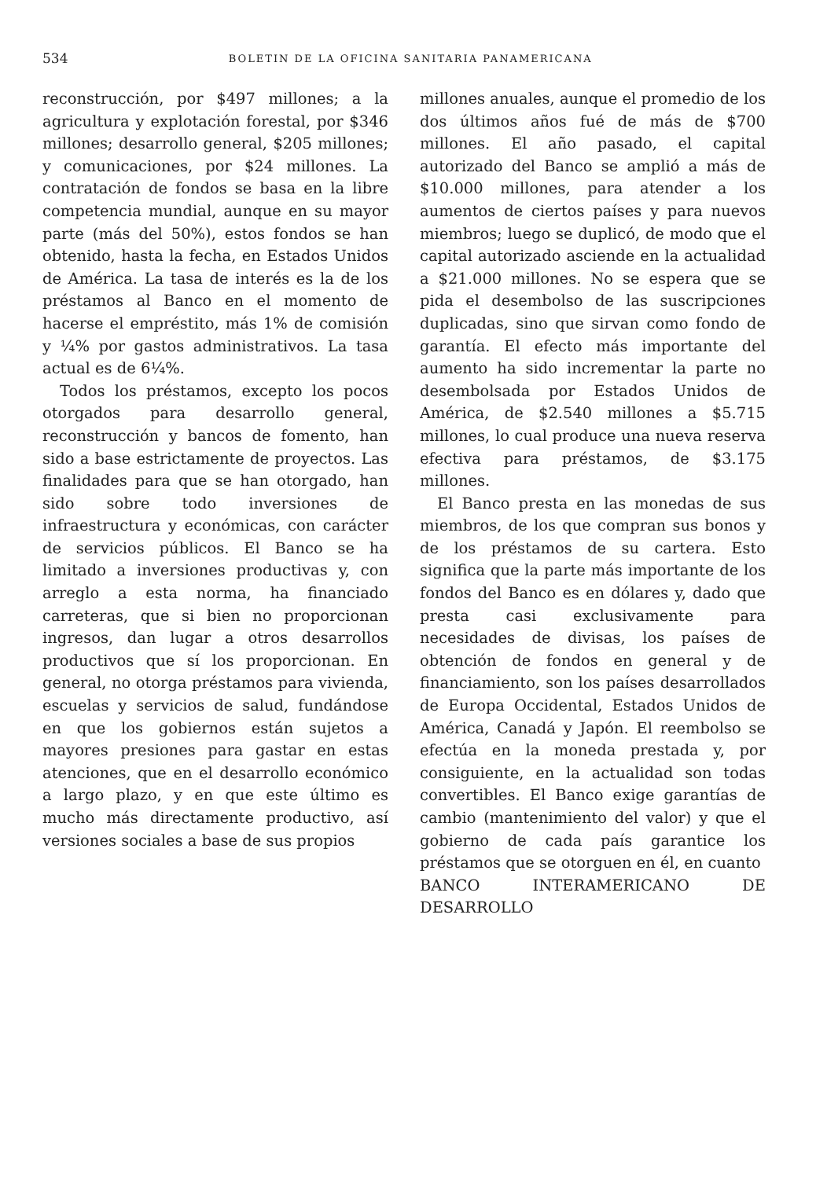534 BOLETIN DE LA OFICINA SANITARIA PANAMERICANA
reconstrucción, por $497 millones; a la agricultura y explotación forestal, por $346 millones; desarrollo general, $205 millones; y comunicaciones, por $24 millones. La contratación de fondos se basa en la libre competencia mundial, aunque en su mayor parte (más del 50%), estos fondos se han obtenido, hasta la fecha, en Estados Unidos de América. La tasa de interés es la de los préstamos al Banco en el momento de hacerse el empréstito, más 1% de comisión y ¼% por gastos administrativos. La tasa actual es de 6¼%.
Todos los préstamos, excepto los pocos otorgados para desarrollo general, reconstrucción y bancos de fomento, han sido a base estrictamente de proyectos. Las finalidades para que se han otorgado, han sido sobre todo inversiones de infraestructura y económicas, con carácter de servicios públicos. El Banco se ha limitado a inversiones productivas y, con arreglo a esta norma, ha financiado carreteras, que si bien no proporcionan ingresos, dan lugar a otros desarrollos productivos que sí los proporcionan. En general, no otorga préstamos para vivienda, escuelas y servicios de salud, fundándose en que los gobiernos están sujetos a mayores presiones para gastar en estas atenciones, que en el desarrollo económico a largo plazo, y en que este último es mucho más directamente productivo, así versiones sociales a base de sus propios
millones anuales, aunque el promedio de los dos últimos años fué de más de $700 millones. El año pasado, el capital autorizado del Banco se amplió a más de $10.000 millones, para atender a los aumentos de ciertos países y para nuevos miembros; luego se duplicó, de modo que el capital autorizado asciende en la actualidad a $21.000 millones. No se espera que se pida el desembolso de las suscripciones duplicadas, sino que sirvan como fondo de garantía. El efecto más importante del aumento ha sido incrementar la parte no desembolsada por Estados Unidos de América, de $2.540 millones a $5.715 millones, lo cual produce una nueva reserva efectiva para préstamos, de $3.175 millones.
El Banco presta en las monedas de sus miembros, de los que compran sus bonos y de los préstamos de su cartera. Esto significa que la parte más importante de los fondos del Banco es en dólares y, dado que presta casi exclusivamente para necesidades de divisas, los países de obtención de fondos en general y de financiamiento, son los países desarrollados de Europa Occidental, Estados Unidos de América, Canadá y Japón. El reembolso se efectúa en la moneda prestada y, por consiguiente, en la actualidad son todas convertibles. El Banco exige garantías de cambio (mantenimiento del valor) y que el gobierno de cada país garantice los préstamos que se otorguen en él, en cuanto
BANCO INTERAMERICANO DE DESARROLLO